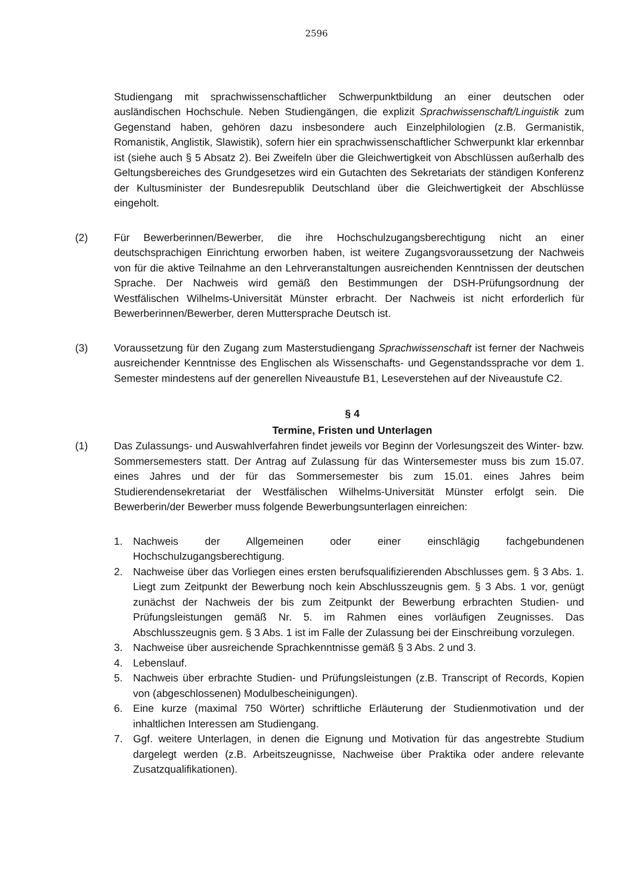2596
Studiengang mit sprachwissenschaftlicher Schwerpunktbildung an einer deutschen oder ausländischen Hochschule. Neben Studiengängen, die explizit Sprachwissenschaft/Linguistik zum Gegenstand haben, gehören dazu insbesondere auch Einzelphilologien (z.B. Germanistik, Romanistik, Anglistik, Slawistik), sofern hier ein sprachwissenschaftlicher Schwerpunkt klar erkennbar ist (siehe auch § 5 Absatz 2). Bei Zweifeln über die Gleichwertigkeit von Abschlüssen außerhalb des Geltungsbereiches des Grundgesetzes wird ein Gutachten des Sekretariats der ständigen Konferenz der Kultusminister der Bundesrepublik Deutschland über die Gleichwertigkeit der Abschlüsse eingeholt.
(2) Für Bewerberinnen/Bewerber, die ihre Hochschulzugangsberechtigung nicht an einer deutschsprachigen Einrichtung erworben haben, ist weitere Zugangsvoraussetzung der Nachweis von für die aktive Teilnahme an den Lehrveranstaltungen ausreichenden Kenntnissen der deutschen Sprache. Der Nachweis wird gemäß den Bestimmungen der DSH-Prüfungsordnung der Westfälischen Wilhelms-Universität Münster erbracht. Der Nachweis ist nicht erforderlich für Bewerberinnen/Bewerber, deren Muttersprache Deutsch ist.
(3) Voraussetzung für den Zugang zum Masterstudiengang Sprachwissenschaft ist ferner der Nachweis ausreichender Kenntnisse des Englischen als Wissenschafts- und Gegenstandssprache vor dem 1. Semester mindestens auf der generellen Niveaustufe B1, Leseverstehen auf der Niveaustufe C2.
§ 4
Termine, Fristen und Unterlagen
(1) Das Zulassungs- und Auswahlverfahren findet jeweils vor Beginn der Vorlesungszeit des Winter- bzw. Sommersemesters statt. Der Antrag auf Zulassung für das Wintersemester muss bis zum 15.07. eines Jahres und der für das Sommersemester bis zum 15.01. eines Jahres beim Studierendensekretariat der Westfälischen Wilhelms-Universität Münster erfolgt sein. Die Bewerberin/der Bewerber muss folgende Bewerbungsunterlagen einreichen:
1. Nachweis der Allgemeinen oder einer einschlägig fachgebundenen Hochschulzugangsberechtigung.
2. Nachweise über das Vorliegen eines ersten berufsqualifizierenden Abschlusses gem. § 3 Abs. 1. Liegt zum Zeitpunkt der Bewerbung noch kein Abschlusszeugnis gem. § 3 Abs. 1 vor, genügt zunächst der Nachweis der bis zum Zeitpunkt der Bewerbung erbrachten Studien- und Prüfungsleistungen gemäß Nr. 5. im Rahmen eines vorläufigen Zeugnisses. Das Abschlusszeugnis gem. § 3 Abs. 1 ist im Falle der Zulassung bei der Einschreibung vorzulegen.
3. Nachweise über ausreichende Sprachkenntnisse gemäß § 3 Abs. 2 und 3.
4. Lebenslauf.
5. Nachweis über erbrachte Studien- und Prüfungsleistungen (z.B. Transcript of Records, Kopien von (abgeschlossenen) Modulbescheinigungen).
6. Eine kurze (maximal 750 Wörter) schriftliche Erläuterung der Studienmotivation und der inhaltlichen Interessen am Studiengang.
7. Ggf. weitere Unterlagen, in denen die Eignung und Motivation für das angestrebte Studium dargelegt werden (z.B. Arbeitszeugnisse, Nachweise über Praktika oder andere relevante Zusatzqualifikationen).